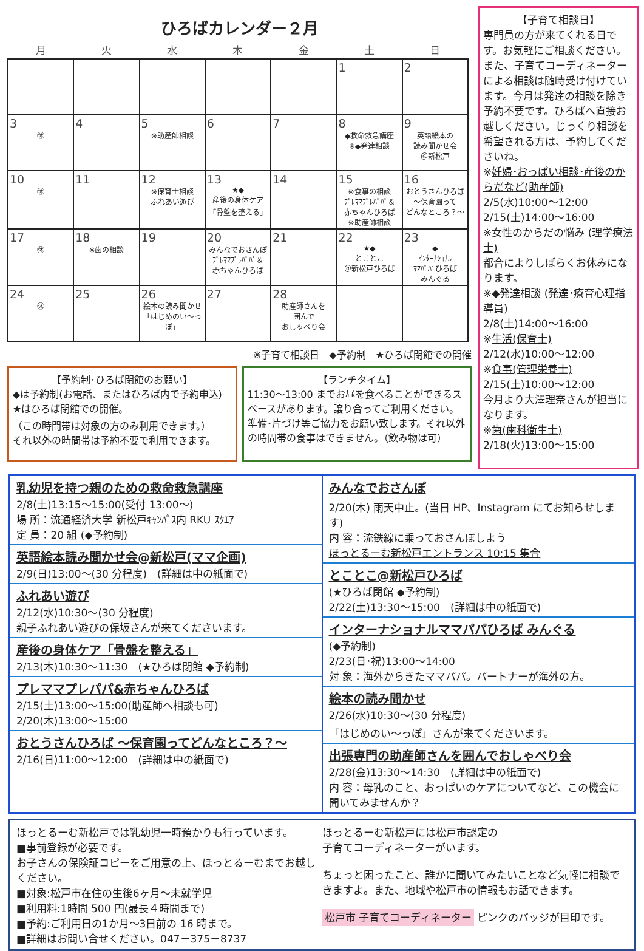ひろばカレンダー２月
| 月 | 火 | 水 | 木 | 金 | 土 | 日 |
| --- | --- | --- | --- | --- | --- | --- |
| | | | | | 1 | 2 |
| 3 ㊡ | 4 | 5 ※助産師相談 | 6 | 7 | 8 ◆救命救急講座 ※◆発達相談 | 9 英語絵本の 読み聞かせ会 ＠新松戸 |
| 10 ㊡ | 11 | 12 ※保育士相談 ふれあい遊び | 13 ★◆ 産後の身体ケア 「骨盤を整える」 | 14 | 15 ※食事の相談 ﾌﾟﾚﾏﾏﾌﾟﾚﾊﾟﾊﾟ＆ 赤ちゃんひろば ※助産師相談 | 16 おとうさんひろば ～保育園って どんなところ？～ |
| 17 ㊡ | 18 ※歯の相談 | 19 | 20 みんなでおさんぽ ﾌﾟﾚﾏﾏﾌﾟﾚﾊﾟﾊﾟ＆ 赤ちゃんひろば | 21 | 22 ★◆ とことこ ＠新松戸ひろば | 23 ◆ ｲﾝﾀｰﾅｼｮﾅﾙ ﾏﾏﾊﾟﾊﾟひろば みんぐる |
| 24 ㊡ | 25 | 26 絵本の読み聞かせ 「はじめのい～っぽ」 | 27 | 28 助産師さんを 囲んで おしゃべり会 | | |
※子育て相談日　◆予約制　★ひろば閉館での開催
【予約制･ひろば閉館のお願い】◆は予約制(お電話、またはひろば内で予約申込)
★はひろば閉館での開催。
（この時間帯は対象の方のみ利用できます。）
それ以外の時間帯は予約不要で利用できます。
【ランチタイム】11:30～13:00 までお昼を食べることができるスペースがあります。譲り合ってご利用ください。準備･片づけ等ご協力をお願い致します。それ以外の時間帯の食事はできません。（飲み物は可）
【子育て相談日】専門員の方が来てくれる日です。お気軽にご相談ください。また、子育てコーディネーターによる相談は随時受け付けています。今月は発達の相談を除き予約不要です。ひろばへ直接お越しください。じっくり相談を希望される方は、予約してくださいね。
※妊婦･おっぱい相談･産後のからだなど(助産師)
2/5(水)10:00～12:00
2/15(土)14:00～16:00
※女性のからだの悩み (理学療法士)
都合によりしばらくお休みになります。
※◆発達相談 (発達･療育心理指導員)
2/8(土)14:00～16:00
※生活(保育士)
2/12(水)10:00～12:00
※食事(管理栄養士)
2/15(土)10:00～12:00
今月より大澤理奈さんが担当になります。
※歯(歯科衛生士)
2/18(火)13:00～15:00
乳幼児を持つ親のための救命救急講座
2/8(土)13:15～15:00(受付 13:00～)
場 所：流通経済大学 新松戸ｷｬﾝﾊﾟｽ内 RKU ｽｸｴｱ
定 員：20 組 (◆予約制)
英語絵本読み聞かせ会@新松戸(ママ企画)
2/9(日)13:00～(30 分程度)　(詳細は中の紙面で)
ふれあい遊び
2/12(水)10:30～(30 分程度)
親子ふれあい遊びの保坂さんが来てくださいます。
産後の身体ケア「骨盤を整える」
2/13(木)10:30～11:30　(★ひろば閉館 ◆予約制)
プレママプレパパ&赤ちゃんひろば
2/15(土)13:00～15:00(助産師へ相談も可)
2/20(木)13:00～15:00
おとうさんひろば ～保育園ってどんなところ？～
2/16(日)11:00～12:00　(詳細は中の紙面で)
みんなでおさんぽ
2/20(木) 雨天中止。(当日 HP、Instagram にてお知らせします)
内 容：流鉄線に乗っておさんぽしよう
ほっとるーむ新松戸エントランス 10:15 集合
とことこ@新松戸ひろば
(★ひろば閉館 ◆予約制)
2/22(土)13:30～15:00　(詳細は中の紙面で)
インターナショナルママパパひろば みんぐる
(◆予約制)
2/23(日･祝)13:00～14:00
対 象：海外からきたママパパ。パートナーが海外の方。
絵本の読み聞かせ
2/26(水)10:30～(30 分程度)
「はじめのい～っぽ」さんが来てくださいます。
出張専門の助産師さんを囲んでおしゃべり会
2/28(金)13:30～14:30　(詳細は中の紙面で)
内 容：母乳のこと、おっぱいのケアについてなど、この機会に聞いてみませんか？
ほっとるーむ新松戸では乳幼児一時預かりも行っています。
■事前登録が必要です。
お子さんの保険証コピーをご用意の上、ほっとるーむまでお越しください。
■対象:松戸市在住の生後6ヶ月～未就学児
■利用料:1時間 500 円(最長４時間まで)
■予約:ご利用日の1か月～3日前の 16 時まで。
■詳細はお問い合せください。047－375－8737
ほっとるーむ新松戸には松戸市認定の
子育てコーディネーターがいます。
ちょっと困ったこと、誰かに聞いてみたいことなど気軽に相談できますよ。また、地域や松戸市の情報もお話できます。
松戸市 子育てコーディネーター ピンクのバッジが目印です。